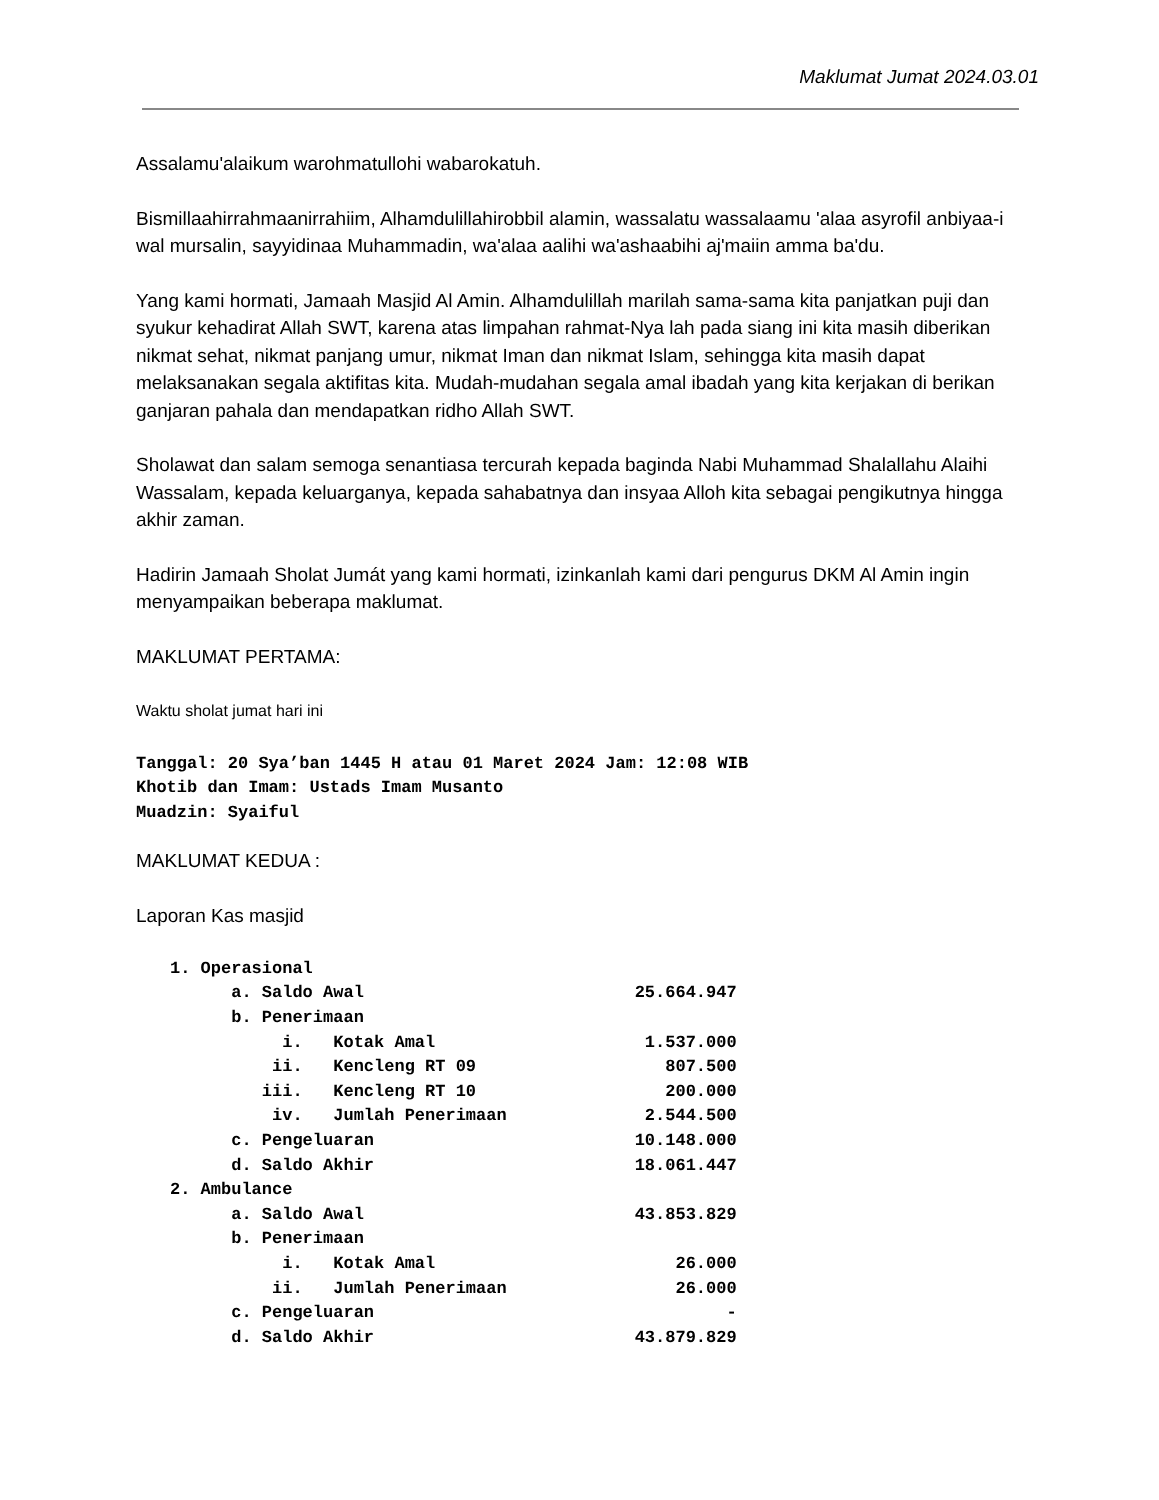Maklumat Jumat 2024.03.01
Assalamu'alaikum warohmatullohi wabarokatuh.
Bismillaahirrahmaanirrahiim, Alhamdulillahirobbil alamin, wassalatu wassalaamu 'alaa asyrofil anbiyaa-i wal mursalin, sayyidinaa Muhammadin, wa'alaa aalihi wa'ashaabihi aj'maiin amma ba'du.
Yang kami hormati, Jamaah Masjid Al Amin. Alhamdulillah marilah sama-sama kita panjatkan puji dan syukur kehadirat Allah SWT, karena atas limpahan rahmat-Nya lah pada siang ini kita masih diberikan nikmat sehat, nikmat panjang umur, nikmat Iman dan nikmat Islam, sehingga kita masih dapat melaksanakan segala aktifitas kita. Mudah-mudahan segala amal ibadah yang kita kerjakan di berikan ganjaran pahala dan mendapatkan ridho Allah SWT.
Sholawat dan salam semoga senantiasa tercurah kepada baginda Nabi Muhammad Shalallahu Alaihi Wassalam, kepada keluarganya, kepada sahabatnya dan insyaa Alloh kita sebagai pengikutnya hingga akhir zaman.
Hadirin Jamaah Sholat Jumát yang kami hormati, izinkanlah kami dari pengurus DKM Al Amin ingin menyampaikan beberapa maklumat.
MAKLUMAT PERTAMA:
Waktu sholat jumat hari ini
Tanggal: 20 Sya’ban 1445 H atau 01 Maret 2024 Jam: 12:08 WIB
Khotib dan Imam: Ustads Imam Musanto
Muadzin: Syaiful
MAKLUMAT KEDUA :
Laporan Kas masjid
| 1. Operasional | |
| a. Saldo Awal | 25.664.947 |
| b. Penerimaan | |
| i. Kotak Amal | 1.537.000 |
| ii. Kencleng RT 09 | 807.500 |
| iii. Kencleng RT 10 | 200.000 |
| iv. Jumlah Penerimaan | 2.544.500 |
| c. Pengeluaran | 10.148.000 |
| d. Saldo Akhir | 18.061.447 |
| 2. Ambulance | |
| a. Saldo Awal | 43.853.829 |
| b. Penerimaan | |
| i. Kotak Amal | 26.000 |
| ii. Jumlah Penerimaan | 26.000 |
| c. Pengeluaran | - |
| d. Saldo Akhir | 43.879.829 |